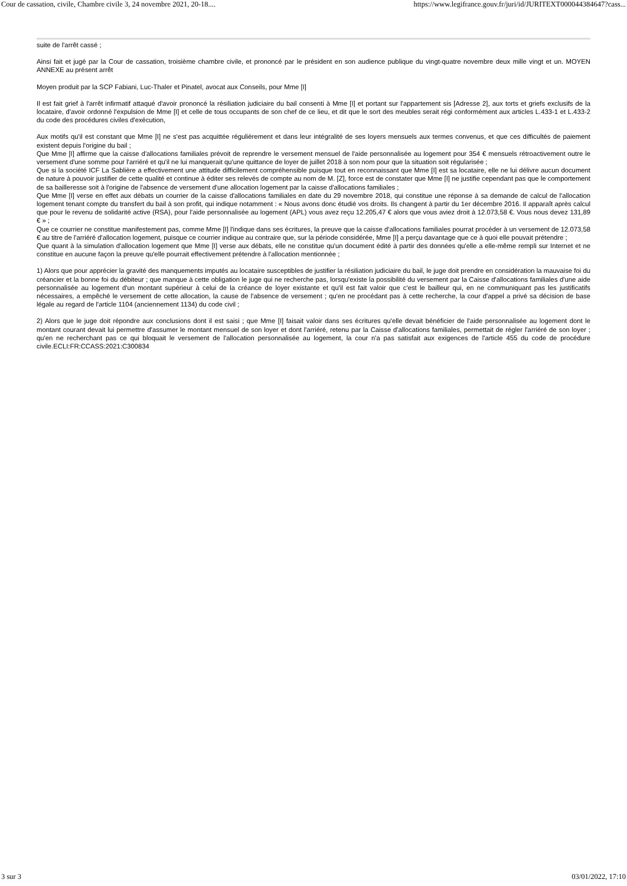Cour de cassation, civile, Chambre civile 3, 24 novembre 2021, 20-18.... https://www.legifrance.gouv.fr/juri/id/JURITEXT000044384647?cass...
suite de l'arrêt cassé ;
Ainsi fait et jugé par la Cour de cassation, troisième chambre civile, et prononcé par le président en son audience publique du vingt-quatre novembre deux mille vingt et un. MOYEN ANNEXE au présent arrêt
Moyen produit par la SCP Fabiani, Luc-Thaler et Pinatel, avocat aux Conseils, pour Mme [I]
Il est fait grief à l'arrêt infirmatif attaqué d'avoir prononcé la résiliation judiciaire du bail consenti à Mme [I] et portant sur l'appartement sis [Adresse 2], aux torts et griefs exclusifs de la locataire, d'avoir ordonné l'expulsion de Mme [I] et celle de tous occupants de son chef de ce lieu, et dit que le sort des meubles serait régi conformément aux articles L.433-1 et L.433-2 du code des procédures civiles d'exécution,
Aux motifs qu'il est constant que Mme [I] ne s'est pas acquittée régulièrement et dans leur intégralité de ses loyers mensuels aux termes convenus, et que ces difficultés de paiement existent depuis l'origine du bail ;
Que Mme [I] affirme que la caisse d'allocations familiales prévoit de reprendre le versement mensuel de l'aide personnalisée au logement pour 354 € mensuels rétroactivement outre le versement d'une somme pour l'arriéré et qu'il ne lui manquerait qu'une quittance de loyer de juillet 2018 à son nom pour que la situation soit régularisée ;
Que si la société ICF La Sablière a effectivement une attitude difficilement compréhensible puisque tout en reconnaissant que Mme [I] est sa locataire, elle ne lui délivre aucun document de nature à pouvoir justifier de cette qualité et continue à éditer ses relevés de compte au nom de M. [Z], force est de constater que Mme [I] ne justifie cependant pas que le comportement de sa bailleresse soit à l'origine de l'absence de versement d'une allocation logement par la caisse d'allocations familiales ;
Que Mme [I] verse en effet aux débats un courrier de la caisse d'allocations familiales en date du 29 novembre 2018, qui constitue une réponse à sa demande de calcul de l'allocation logement tenant compte du transfert du bail à son profit, qui indique notamment : « Nous avons donc étudié vos droits. Ils changent à partir du 1er décembre 2016. Il apparaît après calcul que pour le revenu de solidarité active (RSA), pour l'aide personnalisée au logement (APL) vous avez reçu 12.205,47 € alors que vous aviez droit à 12.073,58 €. Vous nous devez 131,89 € » ;
Que ce courrier ne constitue manifestement pas, comme Mme [I] l'indique dans ses écritures, la preuve que la caisse d'allocations familiales pourrat procéder à un versement de 12.073,58 € au titre de l'arriéré d'allocation logement, puisque ce courrier indique au contraire que, sur la période considérée, Mme [I] a perçu davantage que ce à quoi elle pouvait prétendre ;
Que quant à la simulation d'allocation logement que Mme [I] verse aux débats, elle ne constitue qu'un document édité à partir des données qu'elle a elle-même rempli sur Internet et ne constitue en aucune façon la preuve qu'elle pourrait effectivement prétendre à l'allocation mentionnée ;
1) Alors que pour apprécier la gravité des manquements imputés au locataire susceptibles de justifier la résiliation judiciaire du bail, le juge doit prendre en considération la mauvaise foi du créancier et la bonne foi du débiteur ; que manque à cette obligation le juge qui ne recherche pas, lorsqu'existe la possibilité du versement par la Caisse d'allocations familiales d'une aide personnalisée au logement d'un montant supérieur à celui de la créance de loyer existante et qu'il est fait valoir que c'est le bailleur qui, en ne communiquant pas les justificatifs nécessaires, a empêché le versement de cette allocation, la cause de l'absence de versement ; qu'en ne procédant pas à cette recherche, la cour d'appel a privé sa décision de base légale au regard de l'article 1104 (anciennement 1134) du code civil ;
2) Alors que le juge doit répondre aux conclusions dont il est saisi ; que Mme [I] faisait valoir dans ses écritures qu'elle devait bénéficier de l'aide personnalisée au logement dont le montant courant devait lui permettre d'assumer le montant mensuel de son loyer et dont l'arriéré, retenu par la Caisse d'allocations familiales, permettait de régler l'arriéré de son loyer ; qu'en ne recherchant pas ce qui bloquait le versement de l'allocation personnalisée au logement, la cour n'a pas satisfait aux exigences de l'article 455 du code de procédure civile.ECLI:FR:CCASS:2021:C300834
3 sur 3 03/01/2022, 17:10